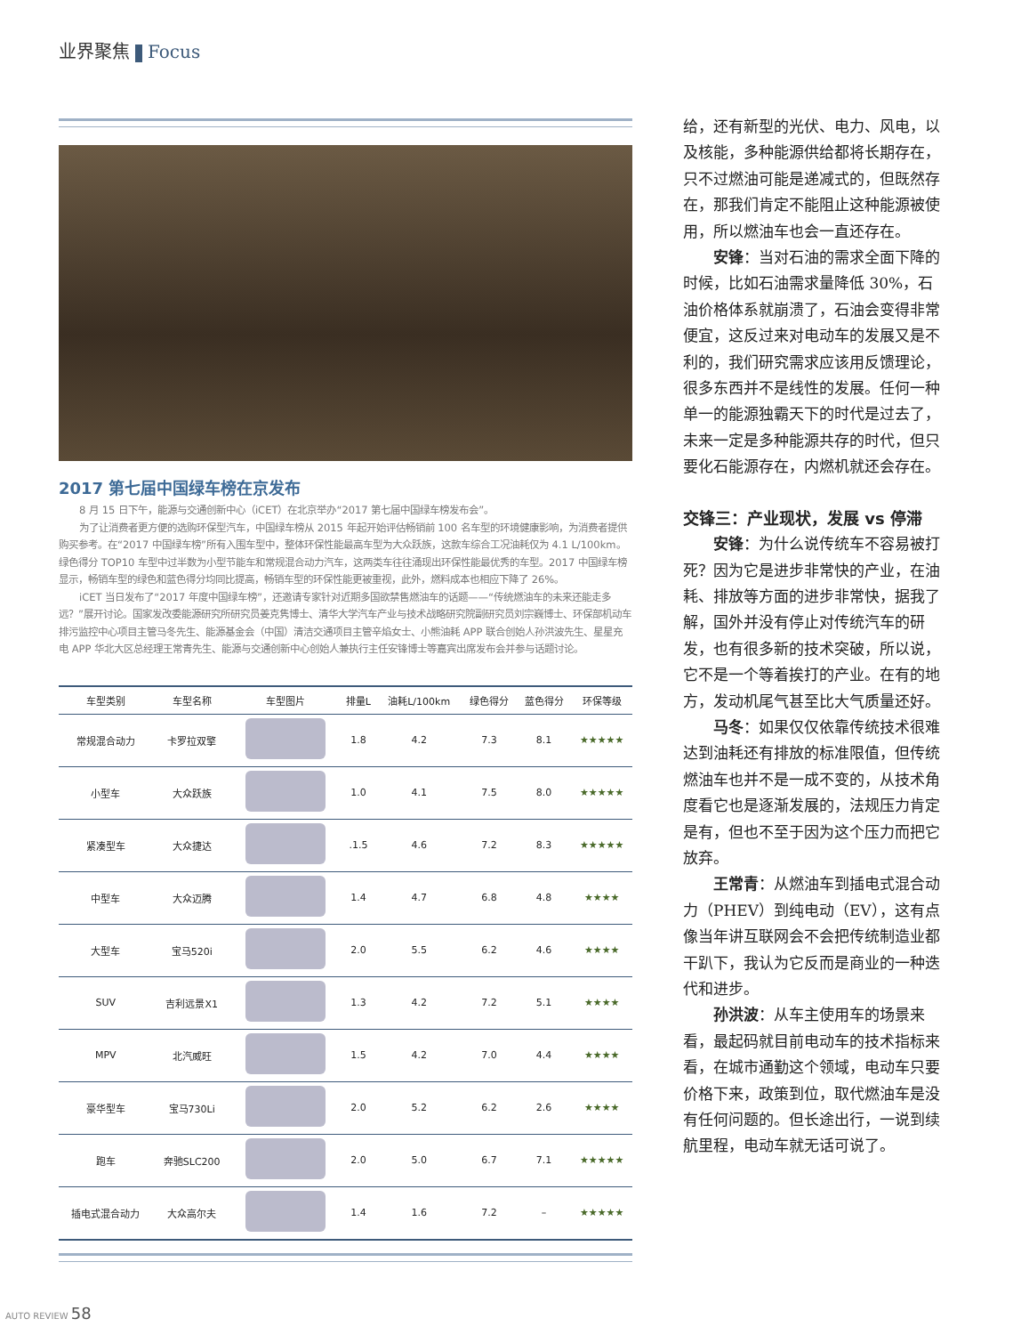业界聚焦 Focus
2017 第七届中国绿车榜在京发布
8 月 15 日下午，能源与交通创新中心（iCET）在北京举办“2017 第七届中国绿车榜发布会”。
为了让消费者更方便的选购环保型汽车，中国绿车榜从 2015 年起开始评估畅销前 100 名车型的环境健康影响，为消费者提供购买参考。在“2017 中国绿车榜”所有入围车型中，整体环保性能最高车型为大众跃族，这款车综合工况油耗仅为 4.1 L/100km。绿色得分 TOP10 车型中过半数为小型节能车和常规混合动力汽车，这两类车往往涌现出环保性能最优秀的车型。2017 中国绿车榜显示，畅销车型的绿色和蓝色得分均同比提高，畅销车型的环保性能更被重视，此外，燃料成本也相应下降了 26%。
iCET 当日发布了“2017 年度中国绿车榜”，还邀请专家针对近期多国欲禁售燃油车的话题——“传统燃油车的未来还能走多远？”展开讨论。国家发改委能源研究所研究员姜克隽博士、清华大学汽车产业与技术战略研究院副研究员刘宗巍博士、环保部机动车排污监控中心项目主管马冬先生、能源基金会（中国）清洁交通项目主管辛焰女士、小熊油耗 APP 联合创始人孙洪波先生、星星充电 APP 华北大区总经理王常青先生、能源与交通创新中心创始人兼执行主任安锋博士等嘉宾出席发布会并参与话题讨论。
| 车型类别 | 车型名称 | 车型图片 | 排量L | 油耗L/100km | 绿色得分 | 蓝色得分 | 环保等级 |
| --- | --- | --- | --- | --- | --- | --- | --- |
| 常规混合动力 | 卡罗拉双擎 | | 1.8 | 4.2 | 7.3 | 8.1 | ★★★★★ |
| 小型车 | 大众跃族 | | 1.0 | 4.1 | 7.5 | 8.0 | ★★★★★ |
| 紧凑型车 | 大众捷达 | | .1.5 | 4.6 | 7.2 | 8.3 | ★★★★★ |
| 中型车 | 大众迈腾 | | 1.4 | 4.7 | 6.8 | 4.8 | ★★★★ |
| 大型车 | 宝马520i | | 2.0 | 5.5 | 6.2 | 4.6 | ★★★★ |
| SUV | 吉利远景X1 | | 1.3 | 4.2 | 7.2 | 5.1 | ★★★★ |
| MPV | 北汽威旺 | | 1.5 | 4.2 | 7.0 | 4.4 | ★★★★ |
| 豪华型车 | 宝马730Li | | 2.0 | 5.2 | 6.2 | 2.6 | ★★★★ |
| 跑车 | 奔驰SLC200 | | 2.0 | 5.0 | 6.7 | 7.1 | ★★★★★ |
| 插电式混合动力 | 大众高尔夫 | | 1.4 | 1.6 | 7.2 | – | ★★★★★ |
给，还有新型的光伏、电力、风电，以及核能，多种能源供给都将长期存在，只不过燃油可能是递减式的，但既然存在，那我们肯定不能阻止这种能源被使用，所以燃油车也会一直还存在。
安锋：当对石油的需求全面下降的时候，比如石油需求量降低 30%，石油价格体系就崩溃了，石油会变得非常便宜，这反过来对电动车的发展又是不利的，我们研究需求应该用反馈理论，很多东西并不是线性的发展。任何一种单一的能源独霸天下的时代是过去了，未来一定是多种能源共存的时代，但只要化石能源存在，内燃机就还会存在。
交锋三：产业现状，发展 vs 停滞
安锋：为什么说传统车不容易被打死？因为它是进步非常快的产业，在油耗、排放等方面的进步非常快，据我了解，国外并没有停止对传统汽车的研发，也有很多新的技术突破，所以说，它不是一个等着挨打的产业。在有的地方，发动机尾气甚至比大气质量还好。
马冬：如果仅仅依靠传统技术很难达到油耗还有排放的标准限值，但传统燃油车也并不是一成不变的，从技术角度看它也是逐渐发展的，法规压力肯定是有，但也不至于因为这个压力而把它放弃。
王常青：从燃油车到插电式混合动力（PHEV）到纯电动（EV），这有点像当年讲互联网会不会把传统制造业都干趴下，我认为它反而是商业的一种迭代和进步。
孙洪波：从车主使用车的场景来看，最起码就目前电动车的技术指标来看，在城市通勤这个领域，电动车只要价格下来，政策到位，取代燃油车是没有任何问题的。但长途出行，一说到续航里程，电动车就无话可说了。
AUTO REVIEW 58